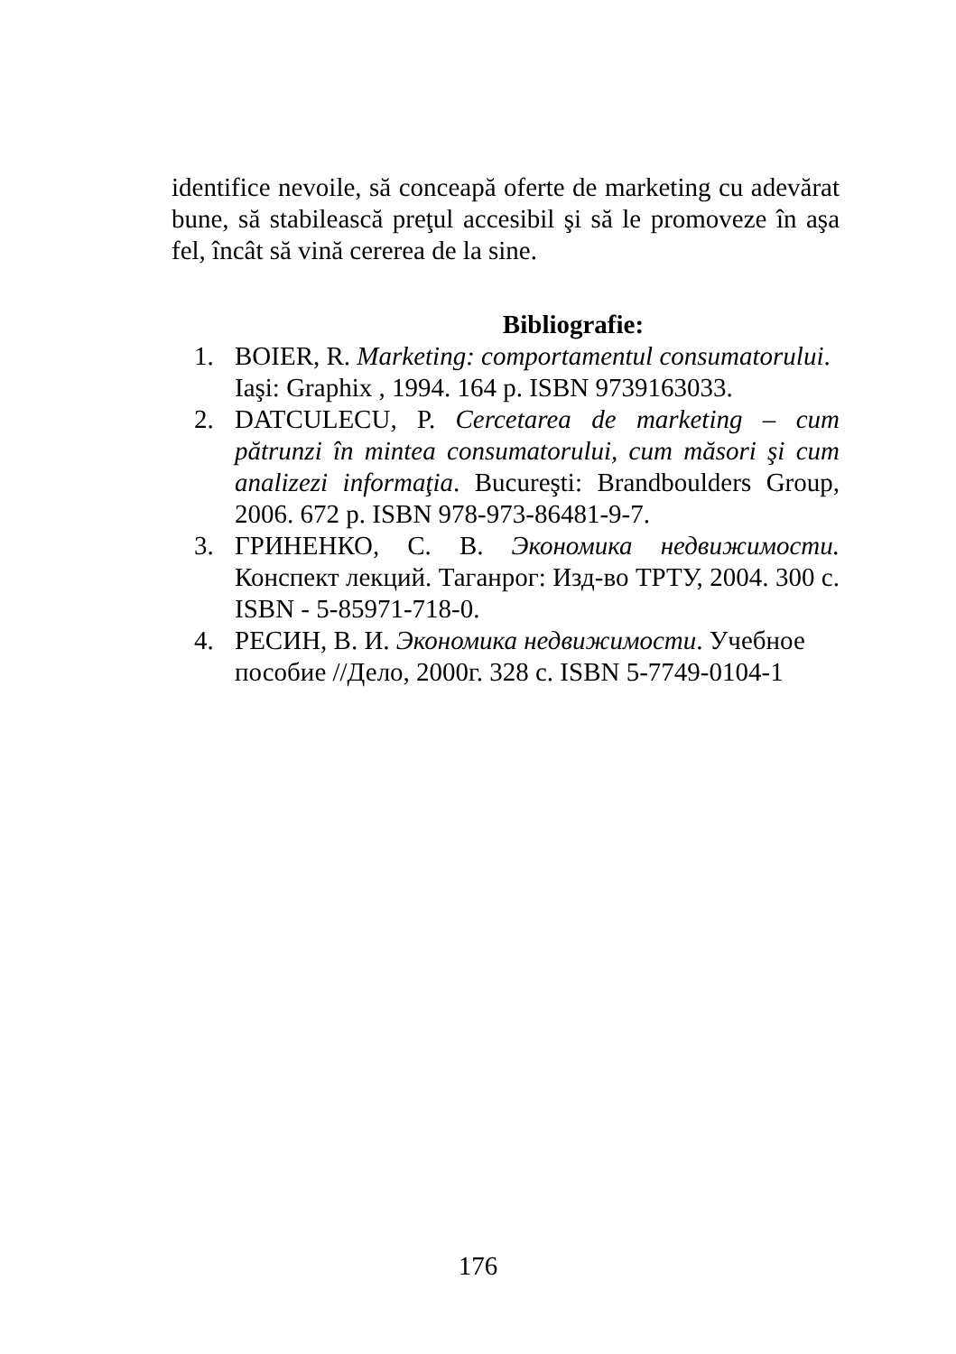identifice nevoile, să conceapă oferte de marketing cu adevărat bune, să stabilească preţul accesibil şi să le promoveze în aşa fel, încât să vină cererea de la sine.
Bibliografie:
1. BOIER, R. Marketing: comportamentul consumatorului. Iaşi: Graphix , 1994. 164 p. ISBN 9739163033.
2. DATCULECU, P. Cercetarea de marketing – cum pătrunzi în mintea consumatorului, cum măsori şi cum analizezi informaţia. Bucureşti: Brandboulders Group, 2006. 672 p. ISBN 978-973-86481-9-7.
3. ГРИНЕНКО, С. В. Экономика недвижимости. Конспект лекций. Таганрог: Изд-во ТРТУ, 2004. 300 с. ISBN - 5-85971-718-0.
4. РЕСИН, В. И. Экономика недвижимости. Учебное пособие //Дело, 2000г. 328 с. ISBN 5-7749-0104-1
176